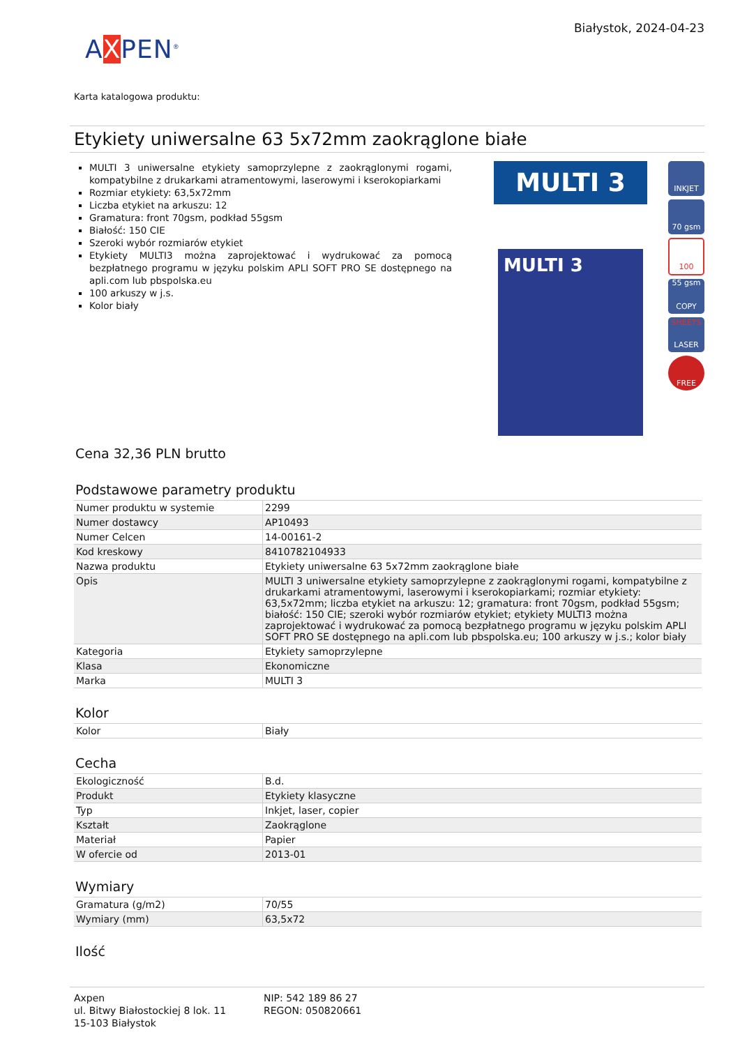Białystok, 2024-04-23
AXPEN<sup>®</sup>
Karta katalogowa produktu:
Etykiety uniwersalne 63 5x72mm zaokrąglone białe
MULTI 3 uniwersalne etykiety samoprzylepne z zaokrąglonymi rogami, kompatybilne z drukarkami atramentowymi, laserowymi i kserokopiarkami
Rozmiar etykiety: 63,5x72mm
Liczba etykiet na arkuszu: 12
Gramatura: front 70gsm, podkład 55gsm
Białość: 150 CIE
Szeroki wybór rozmiarów etykiet
Etykiety MULTI3 można zaprojektować i wydrukować za pomocą bezpłatnego programu w języku polskim APLI SOFT PRO SE dostępnego na apli.com lub pbspolska.eu
100 arkuszy w j.s.
Kolor biały
MULTI 3
MULTI 3
INKJET
70 gsm 55 gsm
100 SHEETS
COPY
LASER
FREE
Cena 32,36 PLN brutto
Podstawowe parametry produktu
| Numer produktu w systemie | 2299 |
| Numer dostawcy | AP10493 |
| Numer Celcen | 14-00161-2 |
| Kod kreskowy | 8410782104933 |
| Nazwa produktu | Etykiety uniwersalne 63 5x72mm zaokrąglone białe |
| Opis | MULTI 3 uniwersalne etykiety samoprzylepne z zaokrąglonymi rogami, kompatybilne z drukarkami atramentowymi, laserowymi i kserokopiarkami; rozmiar etykiety: 63,5x72mm; liczba etykiet na arkuszu: 12; gramatura: front 70gsm, podkład 55gsm; białość: 150 CIE; szeroki wybór rozmiarów etykiet; etykiety MULTI3 można zaprojektować i wydrukować za pomocą bezpłatnego programu w języku polskim APLI SOFT PRO SE dostępnego na apli.com lub pbspolska.eu; 100 arkuszy w j.s.; kolor biały |
| Kategoria | Etykiety samoprzylepne |
| Klasa | Ekonomiczne |
| Marka | MULTI 3 |
Kolor
| Kolor | Biały |
Cecha
| Ekologiczność | B.d. |
| Produkt | Etykiety klasyczne |
| Typ | Inkjet, laser, copier |
| Kształt | Zaokrąglone |
| Materiał | Papier |
| W ofercie od | 2013-01 |
Wymiary
| Gramatura (g/m2) | 70/55 |
| Wymiary (mm) | 63,5x72 |
Ilość
Axpen
ul. Bitwy Białostockiej 8 lok. 11
15-103 Białystok
NIP: 542 189 86 27
REGON: 050820661